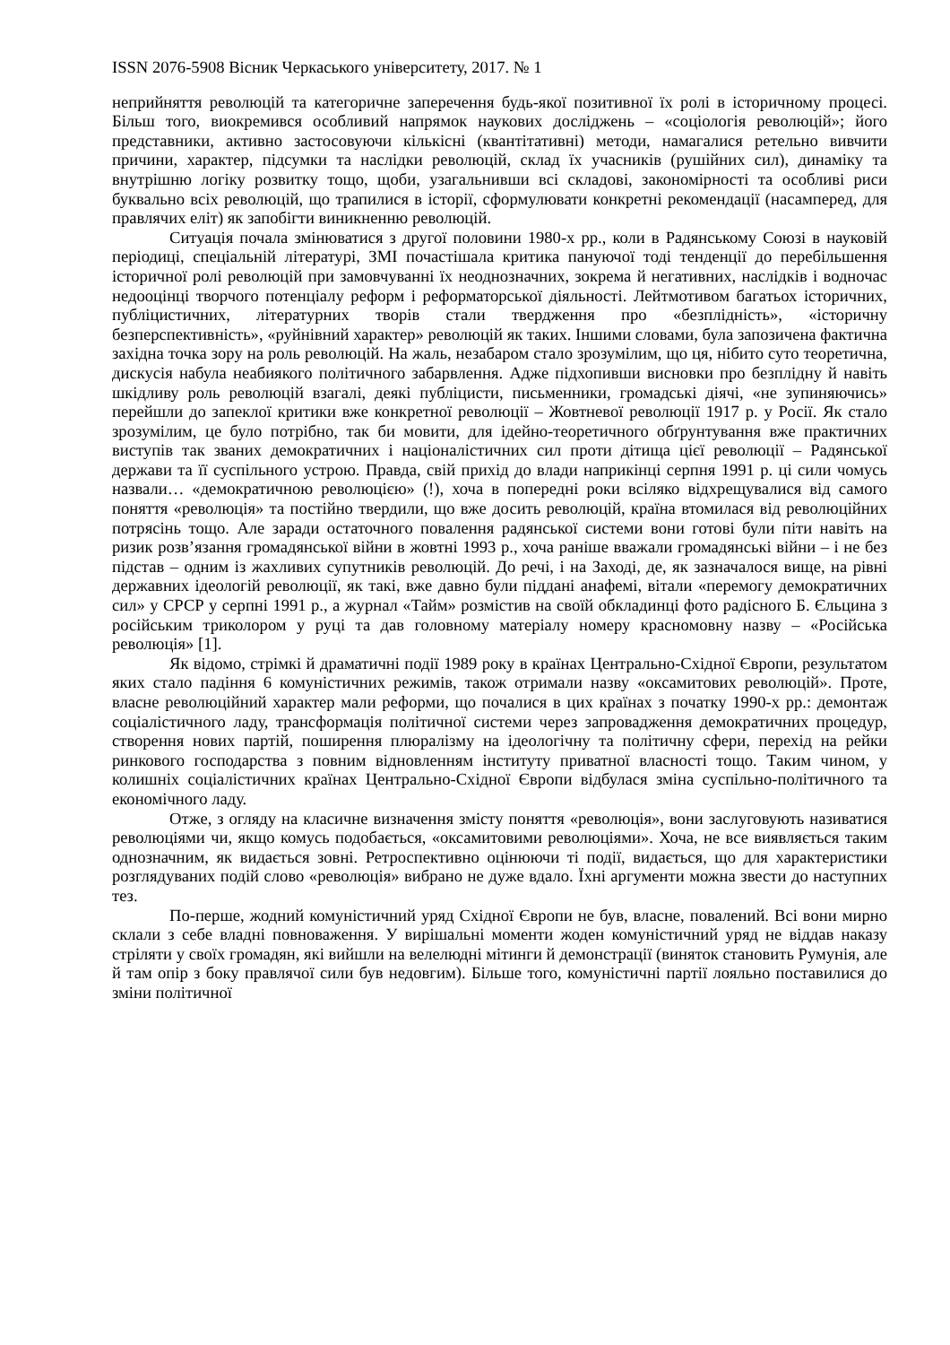ISSN 2076-5908 Вісник Черкаського університету, 2017. № 1
неприйняття революцій та категоричне заперечення будь-якої позитивної їх ролі в історичному процесі. Більш того, виокремився особливий напрямок наукових досліджень – «соціологія революцій»; його представники, активно застосовуючи кількісні (квантітативні) методи, намагалися ретельно вивчити причини, характер, підсумки та наслідки революцій, склад їх учасників (рушійних сил), динаміку та внутрішню логіку розвитку тощо, щоби, узагальнивши всі складові, закономірності та особливі риси буквально всіх революцій, що трапилися в історії, сформулювати конкретні рекомендації (насамперед, для правлячих еліт) як запобігти виникненню революцій.
Ситуація почала змінюватися з другої половини 1980-х рр., коли в Радянському Союзі в науковій періодиці, спеціальній літературі, ЗМІ почастішала критика пануючої тоді тенденції до перебільшення історичної ролі революцій при замовчуванні їх неоднозначних, зокрема й негативних, наслідків і водночас недооцінці творчого потенціалу реформ і реформаторської діяльності. Лейтмотивом багатьох історичних, публіцистичних, літературних творів стали твердження про «безплідність», «історичну безперспективність», «руйнівний характер» революцій як таких. Іншими словами, була запозичена фактична західна точка зору на роль революцій. На жаль, незабаром стало зрозумілим, що ця, нібито суто теоретична, дискусія набула неабиякого політичного забарвлення. Адже підхопивши висновки про безплідну й навіть шкідливу роль революцій взагалі, деякі публіцисти, письменники, громадські діячі, «не зупиняючись» перейшли до запеклої критики вже конкретної революції – Жовтневої революції 1917 р. у Росії. Як стало зрозумілим, це було потрібно, так би мовити, для ідейно-теоретичного обґрунтування вже практичних виступів так званих демократичних і націоналістичних сил проти дітища цієї революції – Радянської держави та її суспільного устрою. Правда, свій прихід до влади наприкінці серпня 1991 р. ці сили чомусь назвали… «демократичною революцією» (!), хоча в попередні роки всіляко відхрещувалися від самого поняття «революція» та постійно твердили, що вже досить революцій, країна втомилася від революційних потрясінь тощо. Але заради остаточного повалення радянської системи вони готові були піти навіть на ризик розв’язання громадянської війни в жовтні 1993 р., хоча раніше вважали громадянські війни – і не без підстав – одним із жахливих супутників революцій. До речі, і на Заході, де, як зазначалося вище, на рівні державних ідеологій революції, як такі, вже давно були піддані анафемі, вітали «перемогу демократичних сил» у СРСР у серпні 1991 р., а журнал «Тайм» розмістив на своїй обкладинці фото радісного Б. Єльцина з російським триколором у руці та дав головному матеріалу номеру красномовну назву – «Російська революція» [1].
Як відомо, стрімкі й драматичні події 1989 року в країнах Центрально-Східної Європи, результатом яких стало падіння 6 комуністичних режимів, також отримали назву «оксамитових революцій». Проте, власне революційний характер мали реформи, що почалися в цих країнах з початку 1990-х рр.: демонтаж соціалістичного ладу, трансформація політичної системи через запровадження демократичних процедур, створення нових партій, поширення плюралізму на ідеологічну та політичну сфери, перехід на рейки ринкового господарства з повним відновленням інституту приватної власності тощо. Таким чином, у колишніх соціалістичних країнах Центрально-Східної Європи відбулася зміна суспільно-політичного та економічного ладу.
Отже, з огляду на класичне визначення змісту поняття «революція», вони заслуговують називатися революціями чи, якщо комусь подобається, «оксамитовими революціями». Хоча, не все виявляється таким однозначним, як видається зовні. Ретроспективно оцінюючи ті події, видається, що для характеристики розглядуваних подій слово «революція» вибрано не дуже вдало. Їхні аргументи можна звести до наступних тез.
По-перше, жодний комуністичний уряд Східної Європи не був, власне, повалений. Всі вони мирно склали з себе владні повноваження. У вирішальні моменти жоден комуністичний уряд не віддав наказу стріляти у своїх громадян, які вийшли на велелюдні мітинги й демонстрації (виняток становить Румунія, але й там опір з боку правлячої сили був недовгим). Більше того, комуністичні партії лояльно поставилися до зміни політичної